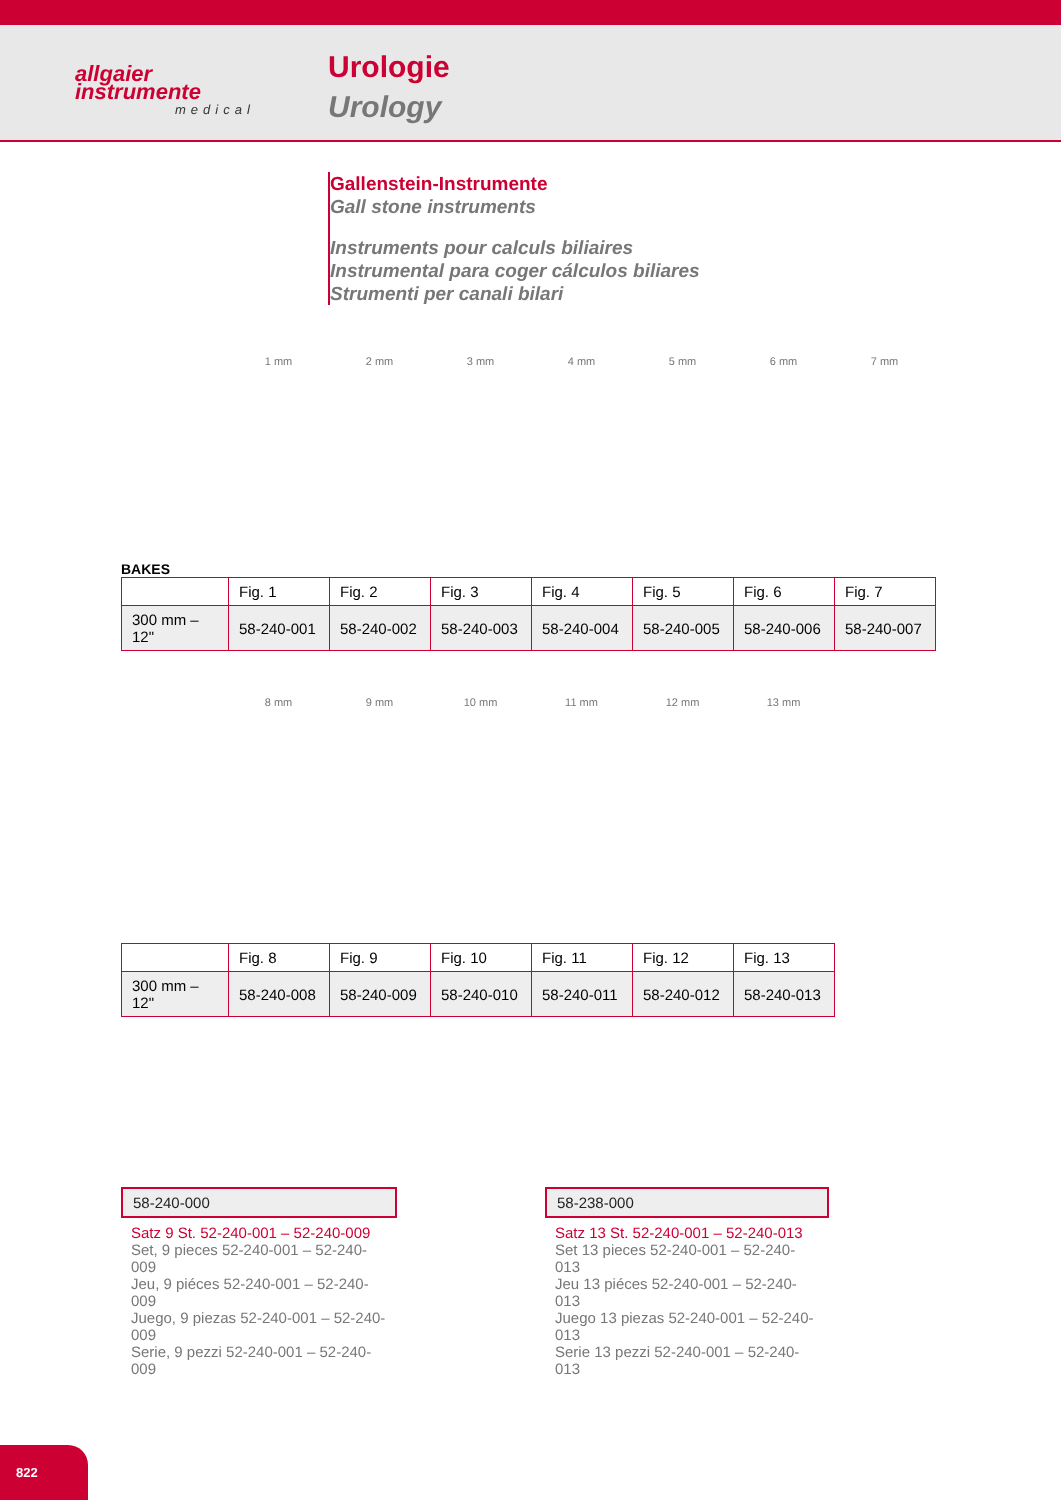allgaier
instrumente
medical
Urologie
Urology
Gallenstein-Instrumente
Gall stone instruments
Instruments pour calculs biliaires
Instrumental para coger cálculos biliares
Strumenti per canali bilari
1 mm 2 mm 3 mm 4 mm 5 mm 6 mm 7 mm
BAKES
| | Fig. 1 | Fig. 2 | Fig. 3 | Fig. 4 | Fig. 5 | Fig. 6 | Fig. 7 |
| 300 mm – 12" | 58-240-001 | 58-240-002 | 58-240-003 | 58-240-004 | 58-240-005 | 58-240-006 | 58-240-007 |
8 mm 9 mm 10 mm 11 mm 12 mm 13 mm
| | Fig. 8 | Fig. 9 | Fig. 10 | Fig. 11 | Fig. 12 | Fig. 13 |
| 300 mm – 12" | 58-240-008 | 58-240-009 | 58-240-010 | 58-240-011 | 58-240-012 | 58-240-013 |
58-240-000
Satz 9 St. 52-240-001 – 52-240-009
Set, 9 pieces 52-240-001 – 52-240-009
Jeu, 9 piéces 52-240-001 – 52-240-009
Juego, 9 piezas 52-240-001 – 52-240-009
Serie, 9 pezzi 52-240-001 – 52-240-009
58-238-000
Satz 13 St. 52-240-001 – 52-240-013
Set 13 pieces 52-240-001 – 52-240-013
Jeu 13 piéces 52-240-001 – 52-240-013
Juego 13 piezas 52-240-001 – 52-240-013
Serie 13 pezzi 52-240-001 – 52-240-013
822